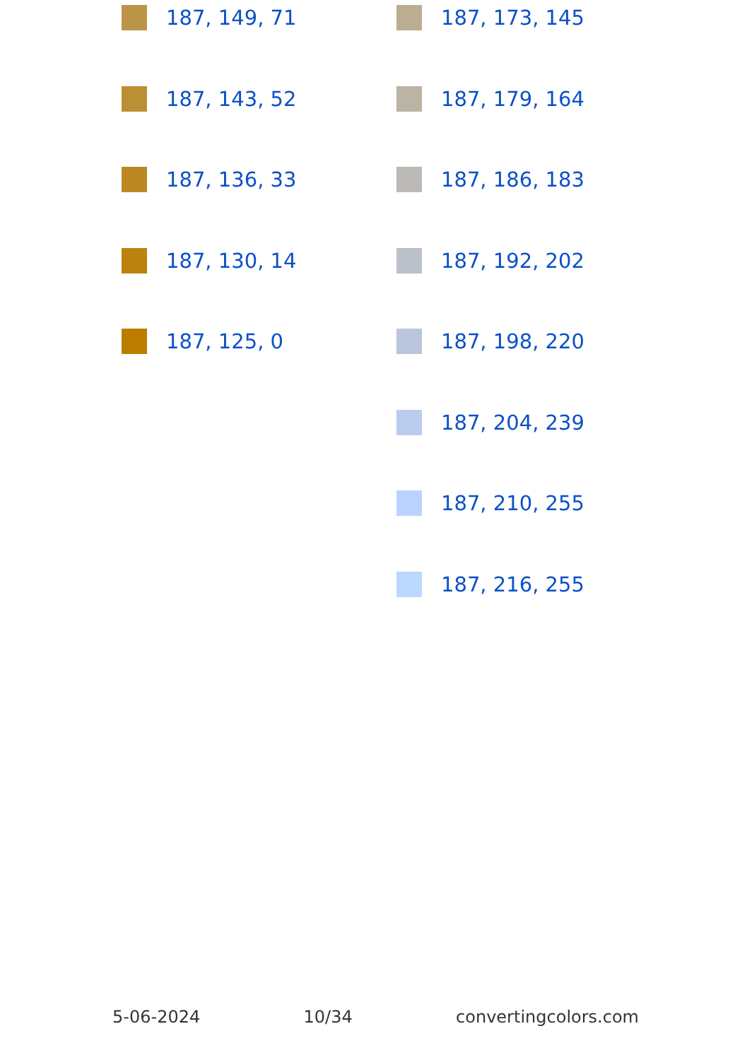187, 149, 71
187, 143, 52
187, 136, 33
187, 130, 14
187, 125, 0
187, 173, 145
187, 179, 164
187, 186, 183
187, 192, 202
187, 198, 220
187, 204, 239
187, 210, 255
187, 216, 255
5-06-2024 10/34 convertingcolors.com